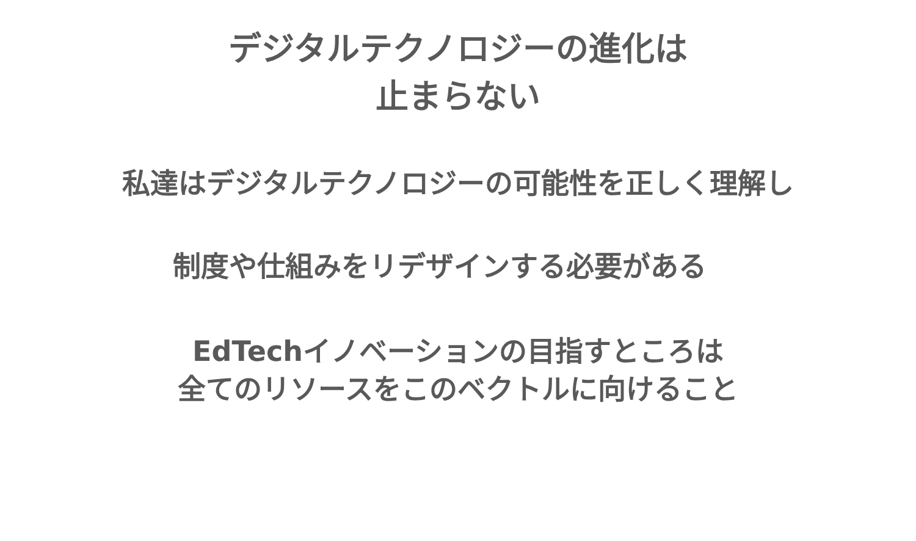デジタルテクノロジーの進化は
止まらない
私達はデジタルテクノロジーの可能性を正しく理解し
制度や仕組みをリデザインする必要がある
EdTechイノベーションの目指すところは
全てのリソースをこのベクトルに向けること